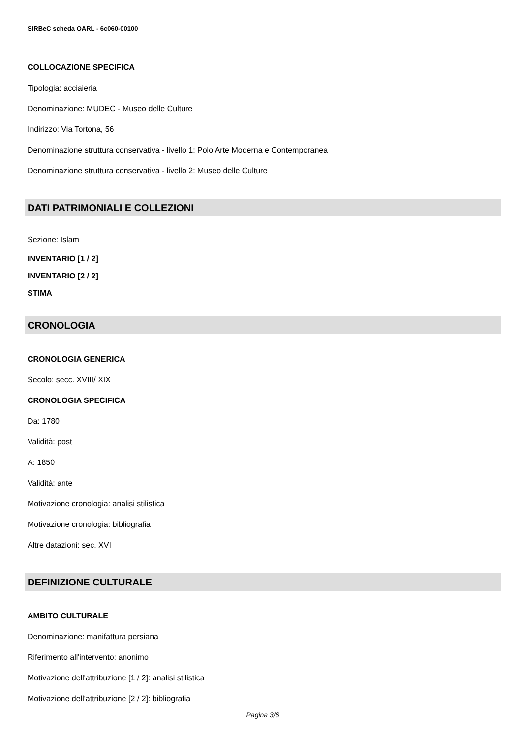SIRBeC scheda OARL - 6c060-00100
COLLOCAZIONE SPECIFICA
Tipologia: acciaieria
Denominazione: MUDEC - Museo delle Culture
Indirizzo: Via Tortona, 56
Denominazione struttura conservativa - livello 1: Polo Arte Moderna e Contemporanea
Denominazione struttura conservativa - livello 2: Museo delle Culture
DATI PATRIMONIALI E COLLEZIONI
Sezione: Islam
INVENTARIO [1 / 2]
INVENTARIO [2 / 2]
STIMA
CRONOLOGIA
CRONOLOGIA GENERICA
Secolo: secc. XVIII/ XIX
CRONOLOGIA SPECIFICA
Da: 1780
Validità: post
A: 1850
Validità: ante
Motivazione cronologia: analisi stilistica
Motivazione cronologia: bibliografia
Altre datazioni: sec. XVI
DEFINIZIONE CULTURALE
AMBITO CULTURALE
Denominazione: manifattura persiana
Riferimento all'intervento: anonimo
Motivazione dell'attribuzione [1 / 2]: analisi stilistica
Motivazione dell'attribuzione [2 / 2]: bibliografia
Pagina 3/6